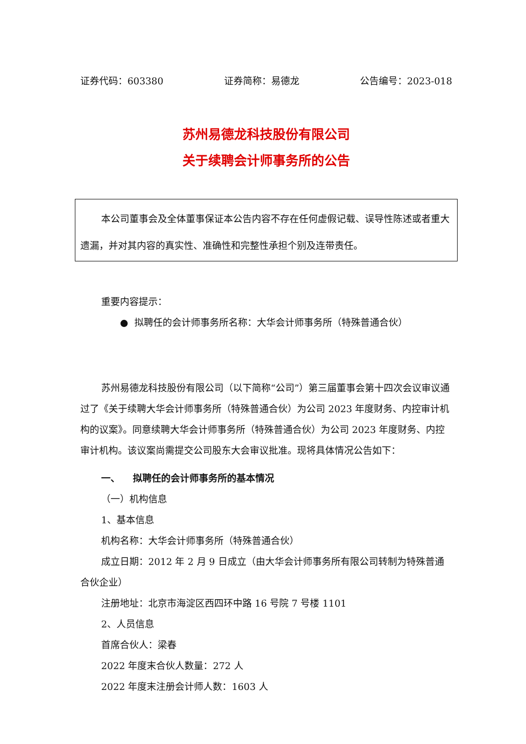证券代码：603380 证券简称：易德龙 公告编号：2023-018
苏州易德龙科技股份有限公司
关于续聘会计师事务所的公告
本公司董事会及全体董事保证本公告内容不存在任何虚假记载、误导性陈述或者重大遗漏，并对其内容的真实性、准确性和完整性承担个别及连带责任。
重要内容提示：
● 拟聘任的会计师事务所名称：大华会计师事务所（特殊普通合伙）
苏州易德龙科技股份有限公司（以下简称“公司”）第三届董事会第十四次会议审议通过了《关于续聘大华会计师事务所（特殊普通合伙）为公司 2023 年度财务、内控审计机构的议案》。同意续聘大华会计师事务所（特殊普通合伙）为公司 2023 年度财务、内控审计机构。该议案尚需提交公司股东大会审议批准。现将具体情况公告如下：
一、 拟聘任的会计师事务所的基本情况
（一）机构信息
1、基本信息
机构名称：大华会计师事务所（特殊普通合伙）
成立日期：2012 年 2 月 9 日成立（由大华会计师事务所有限公司转制为特殊普通合伙企业）
注册地址：北京市海淀区西四环中路 16 号院 7 号楼 1101
2、人员信息
首席合伙人：梁春
2022 年度末合伙人数量：272 人
2022 年度末注册会计师人数：1603 人